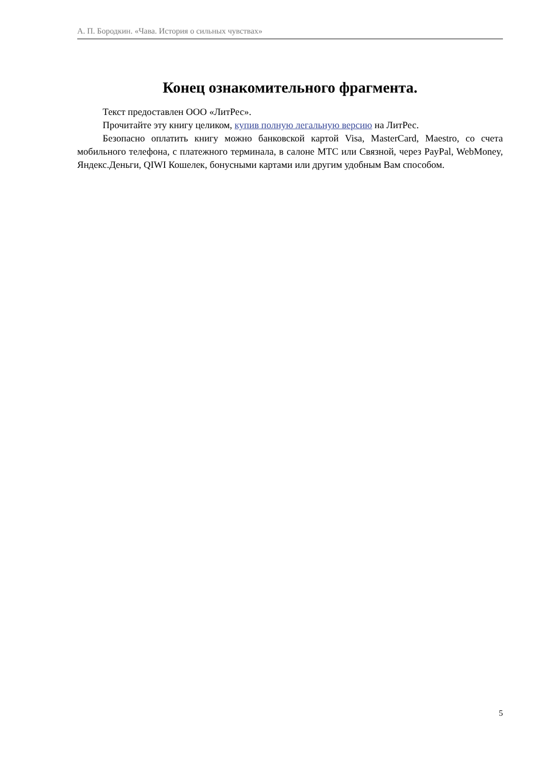А. П. Бородкин. «Чава. История о сильных чувствах»
Конец ознакомительного фрагмента.
Текст предоставлен ООО «ЛитРес».
Прочитайте эту книгу целиком, купив полную легальную версию на ЛитРес.
Безопасно оплатить книгу можно банковской картой Visa, MasterCard, Maestro, со счета мобильного телефона, с платежного терминала, в салоне МТС или Связной, через PayPal, WebMoney, Яндекс.Деньги, QIWI Кошелек, бонусными картами или другим удобным Вам способом.
5